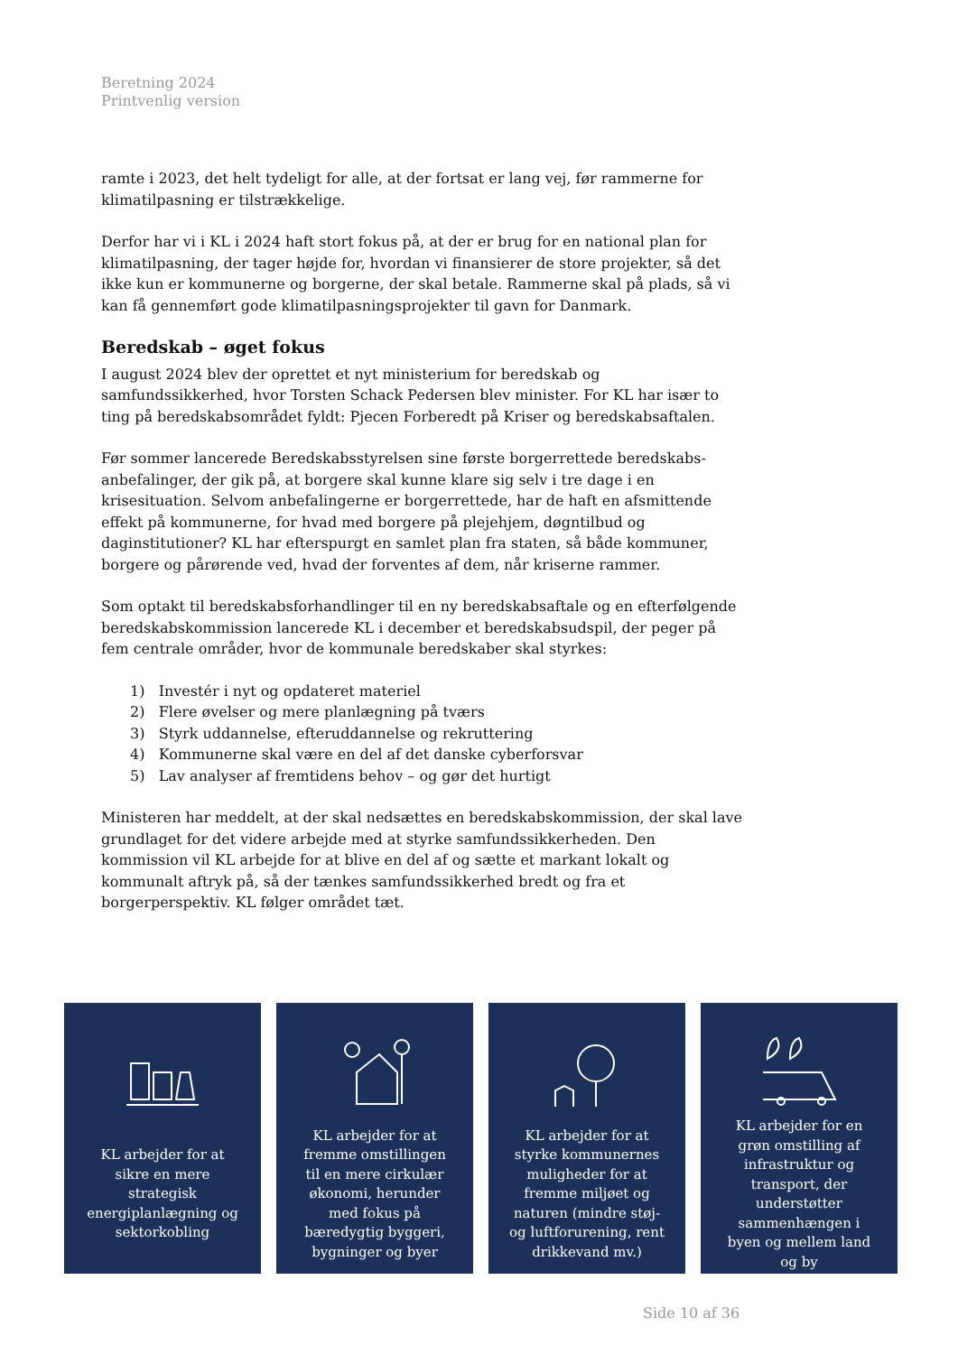Beretning 2024
Printvenlig version
ramte i 2023, det helt tydeligt for alle, at der fortsat er lang vej, før rammerne for klimatilpasning er tilstrækkelige.
Derfor har vi i KL i 2024 haft stort fokus på, at der er brug for en national plan for klimatilpasning, der tager højde for, hvordan vi finansierer de store projekter, så det ikke kun er kommunerne og borgerne, der skal betale. Rammerne skal på plads, så vi kan få gennemført gode klimatilpasningsprojekter til gavn for Danmark.
Beredskab – øget fokus
I august 2024 blev der oprettet et nyt ministerium for beredskab og samfundssikkerhed, hvor Torsten Schack Pedersen blev minister. For KL har især to ting på beredskabsområdet fyldt: Pjecen Forberedt på Kriser og beredskabsaftalen.
Før sommer lancerede Beredskabsstyrelsen sine første borgerrettede beredskabs-anbefalinger, der gik på, at borgere skal kunne klare sig selv i tre dage i en krisesituation. Selvom anbefalingerne er borgerrettede, har de haft en afsmittende effekt på kommunerne, for hvad med borgere på plejehjem, døgntilbud og daginstitutioner? KL har efterspurgt en samlet plan fra staten, så både kommuner, borgere og pårørende ved, hvad der forventes af dem, når kriserne rammer.
Som optakt til beredskabsforhandlinger til en ny beredskabsaftale og en efterfølgende beredskabskommission lancerede KL i december et beredskabsudspil, der peger på fem centrale områder, hvor de kommunale beredskaber skal styrkes:
1) Investér i nyt og opdateret materiel
2) Flere øvelser og mere planlægning på tværs
3) Styrk uddannelse, efteruddannelse og rekruttering
4) Kommunerne skal være en del af det danske cyberforsvar
5) Lav analyser af fremtidens behov – og gør det hurtigt
Ministeren har meddelt, at der skal nedsættes en beredskabskommission, der skal lave grundlaget for det videre arbejde med at styrke samfundssikkerheden. Den kommission vil KL arbejde for at blive en del af og sætte et markant lokalt og kommunalt aftryk på, så der tænkes samfundssikkerhed bredt og fra et borgerperspektiv. KL følger området tæt.
KL arbejder for at sikre en mere strategisk energiplanlægning og sektorkobling
KL arbejder for at fremme omstillingen til en mere cirkulær økonomi, herunder med fokus på bæredygtig byggeri, bygninger og byer
KL arbejder for at styrke kommunernes muligheder for at fremme miljøet og naturen (mindre støj- og luftforurening, rent drikkevand mv.)
KL arbejder for en grøn omstilling af infrastruktur og transport, der understøtter sammenhængen i byen og mellem land og by
Side 10 af 36